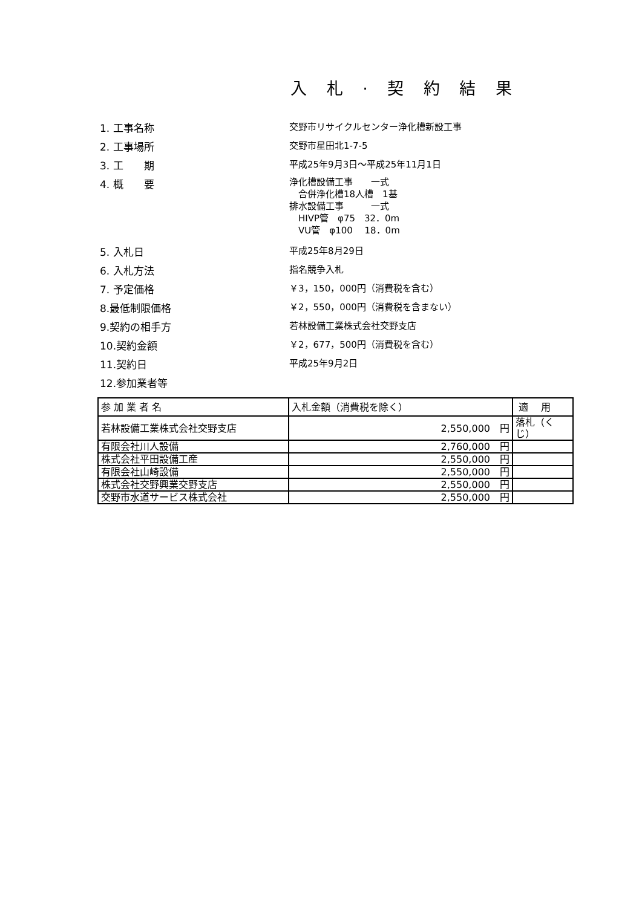入 札 · 契 約 結 果
1. 工事名称 交野市リサイクルセンター浄化槽新設工事
2. 工事場所 交野市星田北1-7-5
3. 工　　期 平成25年9月3日～平成25年11月1日
4. 概　　要
浄化槽設備工事　　一式
　合併浄化槽18人槽　1基
排水設備工事　　　一式
　HIVP管　φ75　32．0m
　VU管　φ100　 18．0m
5. 入札日 平成25年8月29日
6. 入札方法 指名競争入札
7. 予定価格 ￥3，150，000円（消費税を含む）
8.最低制限価格 ￥2，550，000円（消費税を含まない）
9.契約の相手方 若林設備工業株式会社交野支店
10.契約金額 ￥2，677，500円（消費税を含む）
11.契約日 平成25年9月2日
12.参加業者等
| 参 加 業 者 名 | 入札金額（消費税を除く） | 適 用 |
| --- | --- | --- |
| 若林設備工業株式会社交野支店 | 2,550,000 円 | 落札（くじ） |
| 有限会社川人設備 | 2,760,000 円 | |
| 株式会社平田設備工産 | 2,550,000 円 | |
| 有限会社山崎設備 | 2,550,000 円 | |
| 株式会社交野興業交野支店 | 2,550,000 円 | |
| 交野市水道サービス株式会社 | 2,550,000 円 | |